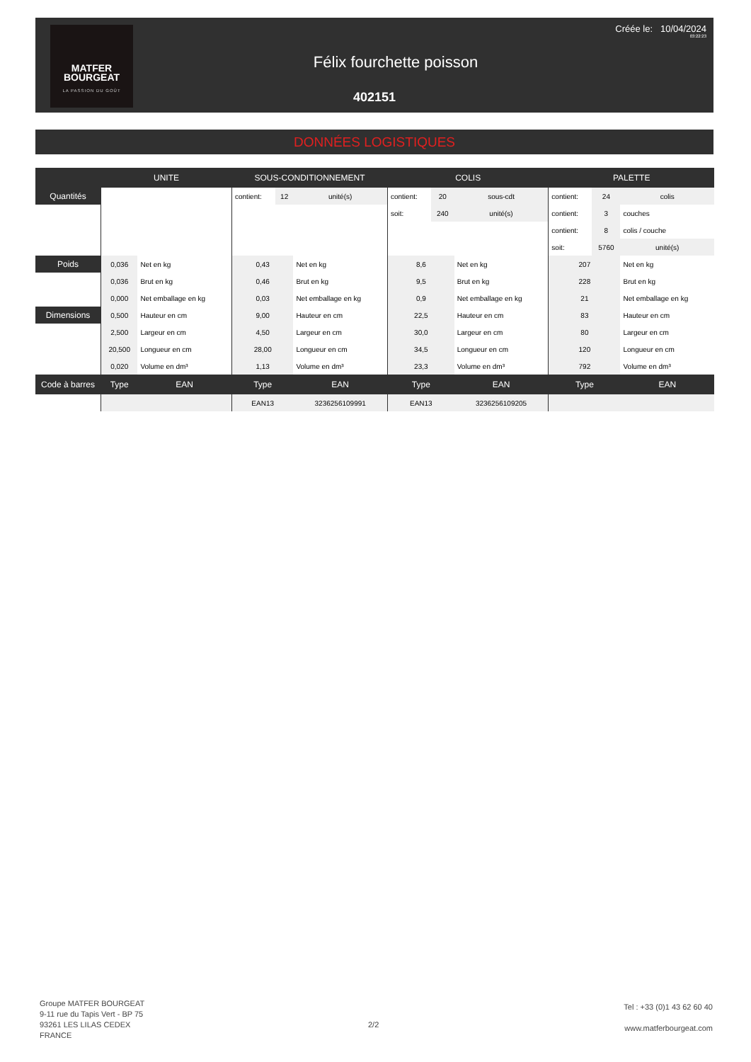MATFER
BOURGEAT
LA PASSION DU GOÛT
Créée le: 10/04/2024
03:22:23
Félix fourchette poisson
402151
DONNÉES LOGISTIQUES
| | UNITE | | SOUS-CONDITIONNEMENT | | | COLIS | | | PALETTE | | |
| --- | --- | --- | --- | --- | --- | --- | --- | --- | --- | --- | --- |
| Quantités | | | contient: | 12 | unité(s) | contient: | 20 | sous-cdt | contient: | 24 | colis |
| | | | | | | soit: | 240 | unité(s) | contient: | 3 | couches |
| | | | | | | | | | contient: | 8 | colis / couche |
| | | | | | | | | | soit: | 5760 | unité(s) |
| Poids | 0,036 | Net en kg | 0,43 | | Net en kg | 8,6 | | Net en kg | 207 | | Net en kg |
| | 0,036 | Brut en kg | 0,46 | | Brut en kg | 9,5 | | Brut en kg | 228 | | Brut en kg |
| | 0,000 | Net emballage en kg | 0,03 | | Net emballage en kg | 0,9 | | Net emballage en kg | 21 | | Net emballage en kg |
| Dimensions | 0,500 | Hauteur en cm | 9,00 | | Hauteur en cm | 22,5 | | Hauteur en cm | 83 | | Hauteur en cm |
| | 2,500 | Largeur en cm | 4,50 | | Largeur en cm | 30,0 | | Largeur en cm | 80 | | Largeur en cm |
| | 20,500 | Longueur en cm | 28,00 | | Longueur en cm | 34,5 | | Longueur en cm | 120 | | Longueur en cm |
| | 0,020 | Volume en dm³ | 1,13 | | Volume en dm³ | 23,3 | | Volume en dm³ | 792 | | Volume en dm³ |
| Code à barres | Type | EAN | Type | | EAN | Type | | EAN | Type | | EAN |
| | | | EAN13 | | 3236256109991 | EAN13 | | 3236256109205 | | | |
Groupe MATFER BOURGEAT
9-11 rue du Tapis Vert - BP 75
93261 LES LILAS CEDEX
FRANCE
2/2
Tel : +33 (0)1 43 62 60 40
www.matferbourgeat.com